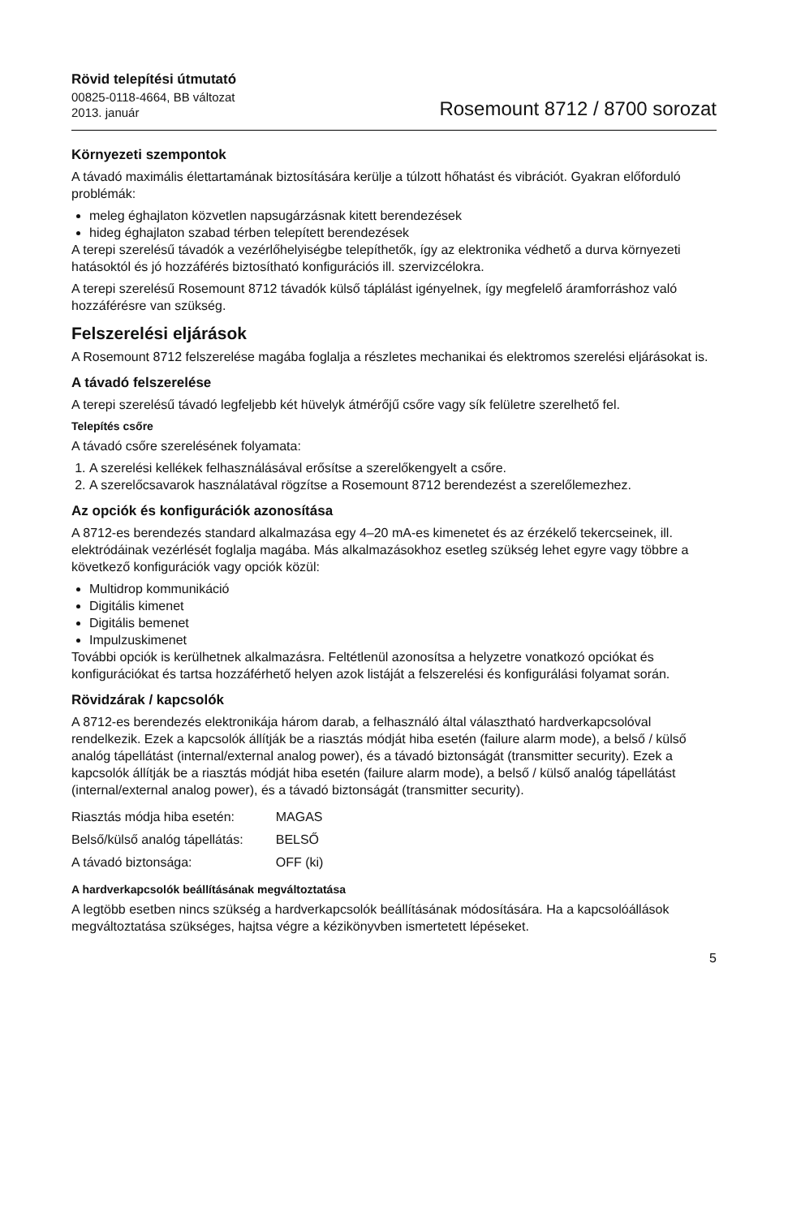Rövid telepítési útmutató
00825-0118-4664, BB változat
2013. január
Rosemount 8712 / 8700 sorozat
Környezeti szempontok
A távadó maximális élettartamának biztosítására kerülje a túlzott hőhatást és vibrációt. Gyakran előforduló problémák:
meleg éghajlaton közvetlen napsugárzásnak kitett berendezések
hideg éghajlaton szabad térben telepített berendezések
A terepi szerelésű távadók a vezérlőhelyiségbe telepíthetők, így az elektronika védhető a durva környezeti hatásoktól és jó hozzáférés biztosítható konfigurációs ill. szervizcélokra.
A terepi szerelésű Rosemount 8712 távadók külső táplálást igényelnek, így megfelelő áramforráshoz való hozzáférésre van szükség.
Felszerelési eljárások
A Rosemount 8712 felszerelése magába foglalja a részletes mechanikai és elektromos szerelési eljárásokat is.
A távadó felszerelése
A terepi szerelésű távadó legfeljebb két hüvelyk átmérőjű csőre vagy sík felületre szerelhető fel.
Telepítés csőre
A távadó csőre szerelésének folyamata:
1. A szerelési kellékek felhasználásával erősítse a szerelőkengyelt a csőre.
2. A szerelőcsavarok használatával rögzítse a Rosemount 8712 berendezést a szerelőlemezhez.
Az opciók és konfigurációk azonosítása
A 8712-es berendezés standard alkalmazása egy 4–20 mA-es kimenetet és az érzékelő tekercseinek, ill. elektródáinak vezérlését foglalja magába. Más alkalmazásokhoz esetleg szükség lehet egyre vagy többre a következő konfigurációk vagy opciók közül:
Multidrop kommunikáció
Digitális kimenet
Digitális bemenet
Impulzuskimenet
További opciók is kerülhetnek alkalmazásra. Feltétlenül azonosítsa a helyzetre vonatkozó opciókat és konfigurációkat és tartsa hozzáférhető helyen azok listáját a felszerelési és konfigurálási folyamat során.
Rövidzárak / kapcsolók
A 8712-es berendezés elektronikája három darab, a felhasználó által választható hardverkapcsolóval rendelkezik. Ezek a kapcsolók állítják be a riasztás módját hiba esetén (failure alarm mode), a belső / külső analóg tápellátást (internal/external analog power), és a távadó biztonságát (transmitter security). Ezek a kapcsolók állítják be a riasztás módját hiba esetén (failure alarm mode), a belső / külső analóg tápellátást (internal/external analog power), és a távadó biztonságát (transmitter security).
| Riasztás módja hiba esetén: | MAGAS |
| Belső/külső analóg tápellátás: | BELSŐ |
| A távadó biztonsága: | OFF (ki) |
A hardverkapcsolók beállításának megváltoztatása
A legtöbb esetben nincs szükség a hardverkapcsolók beállításának módosítására. Ha a kapcsolóállások megváltoztatása szükséges, hajtsa végre a kézikönyvben ismertetett lépéseket.
5